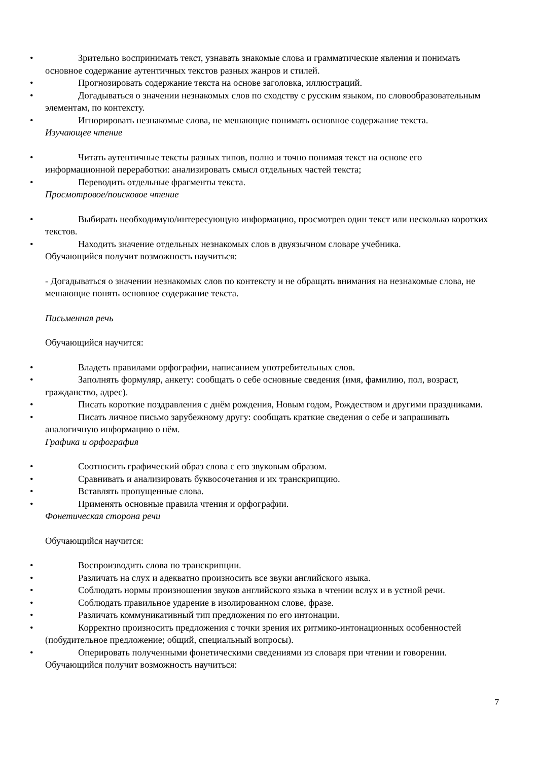•
Зрительно воспринимать текст, узнавать знакомые слова и грамматические явления и понимать основное содержание аутентичных текстов разных жанров и стилей.
•
Прогнозировать содержание текста на основе заголовка, иллюстраций.
•
Догадываться о значении незнакомых слов по сходству с русским языком, по словообразовательным элементам, по контексту.
•
Игнорировать незнакомые слова, не мешающие понимать основное содержание текста.
Изучающее чтение
•
Читать аутентичные тексты разных типов, полно и точно понимая текст на основе его информационной переработки: анализировать смысл отдельных частей текста;
•
Переводить отдельные фрагменты текста.
Просмотровое/поисковое чтение
•
Выбирать необходимую/интересующую информацию, просмотрев один текст или несколько коротких текстов.
•
Находить значение отдельных незнакомых слов в двуязычном словаре учебника.
Обучающийся получит возможность научиться:
- Догадываться о значении незнакомых слов по контексту и не обращать внимания на незнакомые слова, не мешающие понять основное содержание текста.
Письменная речь
Обучающийся научится:
•
Владеть правилами орфографии, написанием употребительных слов.
•
Заполнять формуляр, анкету: сообщать о себе основные сведения (имя, фамилию, пол, возраст, гражданство, адрес).
•
Писать короткие поздравления с днём рождения, Новым годом, Рождеством и другими праздниками.
•
Писать личное письмо зарубежному другу: сообщать краткие сведения о себе и запрашивать аналогичную информацию о нём.
Графика и орфография
•
Соотносить графический образ слова с его звуковым образом.
•
Сравнивать и анализировать буквосочетания и их транскрипцию.
•
Вставлять пропущенные слова.
•
Применять основные правила чтения и орфографии.
Фонетическая сторона речи
Обучающийся научится:
•
Воспроизводить слова по транскрипции.
•
Различать на слух и адекватно произносить все звуки английского языка.
•
Соблюдать нормы произношения звуков английского языка в чтении вслух и в устной речи.
•
Соблюдать правильное ударение в изолированном слове, фразе.
•
Различать коммуникативный тип предложения по его интонации.
•
Корректно произносить предложения с точки зрения их ритмико-интонационных особенностей (побудительное предложение; общий, специальный вопросы).
•
Оперировать полученными фонетическими сведениями из словаря при чтении и говорении.
Обучающийся получит возможность научиться:
7